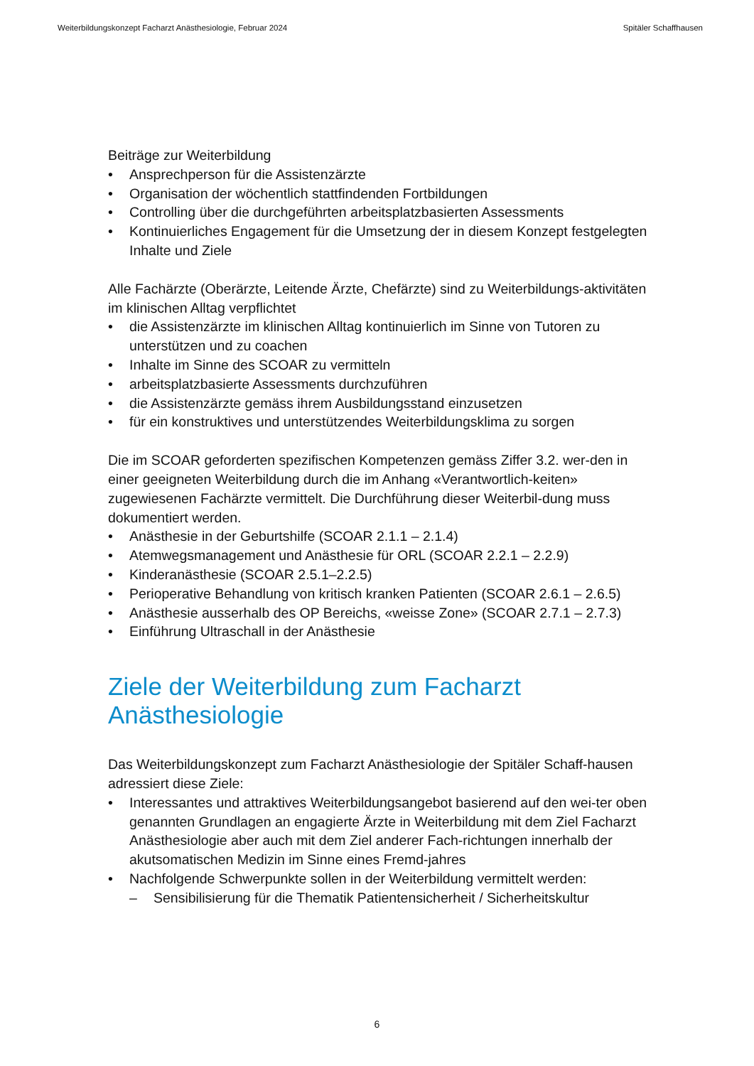Weiterbildungskonzept Facharzt Anästhesiologie, Februar 2024 Spitäler Schaffhausen
Beiträge zur Weiterbildung
• Ansprechperson für die Assistenzärzte
• Organisation der wöchentlich stattfindenden Fortbildungen
• Controlling über die durchgeführten arbeitsplatzbasierten Assessments
• Kontinuierliches Engagement für die Umsetzung der in diesem Konzept festgelegten Inhalte und Ziele
Alle Fachärzte (Oberärzte, Leitende Ärzte, Chefärzte) sind zu Weiterbildungs-aktivitäten im klinischen Alltag verpflichtet
• die Assistenzärzte im klinischen Alltag kontinuierlich im Sinne von Tutoren zu unterstützen und zu coachen
• Inhalte im Sinne des SCOAR zu vermitteln
• arbeitsplatzbasierte Assessments durchzuführen
• die Assistenzärzte gemäss ihrem Ausbildungsstand einzusetzen
• für ein konstruktives und unterstützendes Weiterbildungsklima zu sorgen
Die im SCOAR geforderten spezifischen Kompetenzen gemäss Ziffer 3.2. wer-den in einer geeigneten Weiterbildung durch die im Anhang «Verantwortlich-keiten» zugewiesenen Fachärzte vermittelt. Die Durchführung dieser Weiterbil-dung muss dokumentiert werden.
• Anästhesie in der Geburtshilfe (SCOAR 2.1.1 – 2.1.4)
• Atemwegsmanagement und Anästhesie für ORL (SCOAR 2.2.1 – 2.2.9)
• Kinderanästhesie (SCOAR 2.5.1–2.2.5)
• Perioperative Behandlung von kritisch kranken Patienten (SCOAR 2.6.1 – 2.6.5)
• Anästhesie ausserhalb des OP Bereichs, «weisse Zone» (SCOAR 2.7.1 – 2.7.3)
• Einführung Ultraschall in der Anästhesie
Ziele der Weiterbildung zum Facharzt Anästhesiologie
Das Weiterbildungskonzept zum Facharzt Anästhesiologie der Spitäler Schaff-hausen adressiert diese Ziele:
• Interessantes und attraktives Weiterbildungsangebot basierend auf den wei-ter oben genannten Grundlagen an engagierte Ärzte in Weiterbildung mit dem Ziel Facharzt Anästhesiologie aber auch mit dem Ziel anderer Fach-richtungen innerhalb der akutsomatischen Medizin im Sinne eines Fremd-jahres
• Nachfolgende Schwerpunkte sollen in der Weiterbildung vermittelt werden:
– Sensibilisierung für die Thematik Patientensicherheit / Sicherheitskultur
6